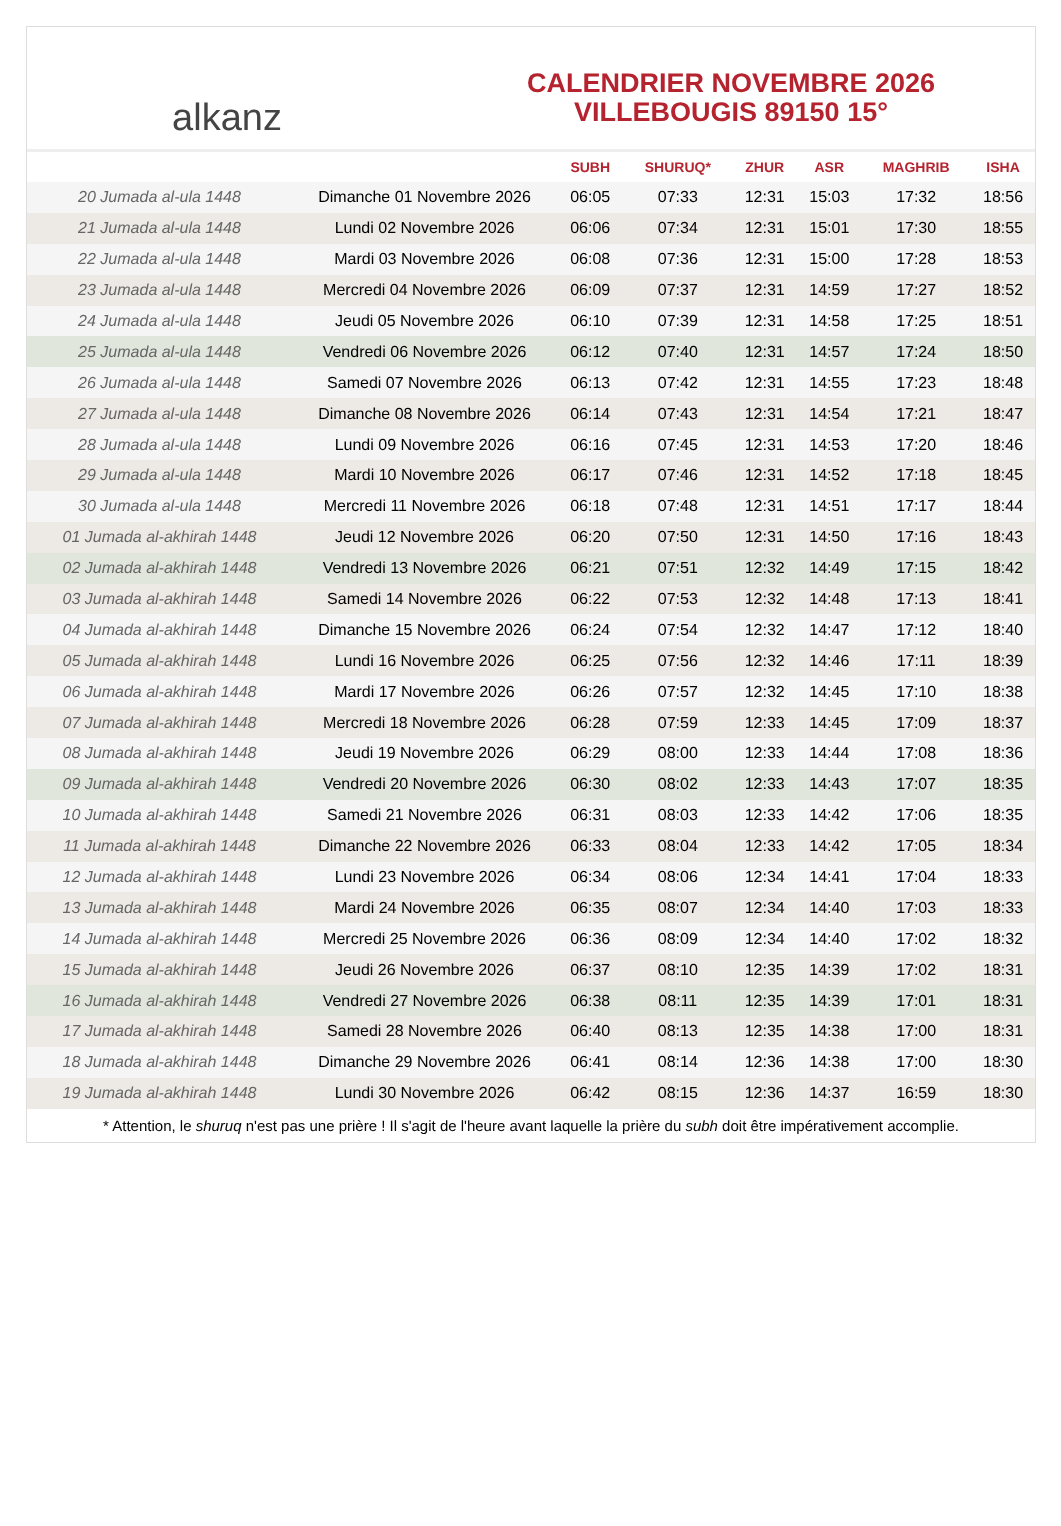alkanz
CALENDRIER NOVEMBRE 2026
VILLEBOUGIS 89150 15°
| | | SUBH | SHURUQ* | ZHUR | ASR | MAGHRIB | ISHA |
| --- | --- | --- | --- | --- | --- | --- | --- |
| 20 Jumada al-ula 1448 | Dimanche 01 Novembre 2026 | 06:05 | 07:33 | 12:31 | 15:03 | 17:32 | 18:56 |
| 21 Jumada al-ula 1448 | Lundi 02 Novembre 2026 | 06:06 | 07:34 | 12:31 | 15:01 | 17:30 | 18:55 |
| 22 Jumada al-ula 1448 | Mardi 03 Novembre 2026 | 06:08 | 07:36 | 12:31 | 15:00 | 17:28 | 18:53 |
| 23 Jumada al-ula 1448 | Mercredi 04 Novembre 2026 | 06:09 | 07:37 | 12:31 | 14:59 | 17:27 | 18:52 |
| 24 Jumada al-ula 1448 | Jeudi 05 Novembre 2026 | 06:10 | 07:39 | 12:31 | 14:58 | 17:25 | 18:51 |
| 25 Jumada al-ula 1448 | Vendredi 06 Novembre 2026 | 06:12 | 07:40 | 12:31 | 14:57 | 17:24 | 18:50 |
| 26 Jumada al-ula 1448 | Samedi 07 Novembre 2026 | 06:13 | 07:42 | 12:31 | 14:55 | 17:23 | 18:48 |
| 27 Jumada al-ula 1448 | Dimanche 08 Novembre 2026 | 06:14 | 07:43 | 12:31 | 14:54 | 17:21 | 18:47 |
| 28 Jumada al-ula 1448 | Lundi 09 Novembre 2026 | 06:16 | 07:45 | 12:31 | 14:53 | 17:20 | 18:46 |
| 29 Jumada al-ula 1448 | Mardi 10 Novembre 2026 | 06:17 | 07:46 | 12:31 | 14:52 | 17:18 | 18:45 |
| 30 Jumada al-ula 1448 | Mercredi 11 Novembre 2026 | 06:18 | 07:48 | 12:31 | 14:51 | 17:17 | 18:44 |
| 01 Jumada al-akhirah 1448 | Jeudi 12 Novembre 2026 | 06:20 | 07:50 | 12:31 | 14:50 | 17:16 | 18:43 |
| 02 Jumada al-akhirah 1448 | Vendredi 13 Novembre 2026 | 06:21 | 07:51 | 12:32 | 14:49 | 17:15 | 18:42 |
| 03 Jumada al-akhirah 1448 | Samedi 14 Novembre 2026 | 06:22 | 07:53 | 12:32 | 14:48 | 17:13 | 18:41 |
| 04 Jumada al-akhirah 1448 | Dimanche 15 Novembre 2026 | 06:24 | 07:54 | 12:32 | 14:47 | 17:12 | 18:40 |
| 05 Jumada al-akhirah 1448 | Lundi 16 Novembre 2026 | 06:25 | 07:56 | 12:32 | 14:46 | 17:11 | 18:39 |
| 06 Jumada al-akhirah 1448 | Mardi 17 Novembre 2026 | 06:26 | 07:57 | 12:32 | 14:45 | 17:10 | 18:38 |
| 07 Jumada al-akhirah 1448 | Mercredi 18 Novembre 2026 | 06:28 | 07:59 | 12:33 | 14:45 | 17:09 | 18:37 |
| 08 Jumada al-akhirah 1448 | Jeudi 19 Novembre 2026 | 06:29 | 08:00 | 12:33 | 14:44 | 17:08 | 18:36 |
| 09 Jumada al-akhirah 1448 | Vendredi 20 Novembre 2026 | 06:30 | 08:02 | 12:33 | 14:43 | 17:07 | 18:35 |
| 10 Jumada al-akhirah 1448 | Samedi 21 Novembre 2026 | 06:31 | 08:03 | 12:33 | 14:42 | 17:06 | 18:35 |
| 11 Jumada al-akhirah 1448 | Dimanche 22 Novembre 2026 | 06:33 | 08:04 | 12:33 | 14:42 | 17:05 | 18:34 |
| 12 Jumada al-akhirah 1448 | Lundi 23 Novembre 2026 | 06:34 | 08:06 | 12:34 | 14:41 | 17:04 | 18:33 |
| 13 Jumada al-akhirah 1448 | Mardi 24 Novembre 2026 | 06:35 | 08:07 | 12:34 | 14:40 | 17:03 | 18:33 |
| 14 Jumada al-akhirah 1448 | Mercredi 25 Novembre 2026 | 06:36 | 08:09 | 12:34 | 14:40 | 17:02 | 18:32 |
| 15 Jumada al-akhirah 1448 | Jeudi 26 Novembre 2026 | 06:37 | 08:10 | 12:35 | 14:39 | 17:02 | 18:31 |
| 16 Jumada al-akhirah 1448 | Vendredi 27 Novembre 2026 | 06:38 | 08:11 | 12:35 | 14:39 | 17:01 | 18:31 |
| 17 Jumada al-akhirah 1448 | Samedi 28 Novembre 2026 | 06:40 | 08:13 | 12:35 | 14:38 | 17:00 | 18:31 |
| 18 Jumada al-akhirah 1448 | Dimanche 29 Novembre 2026 | 06:41 | 08:14 | 12:36 | 14:38 | 17:00 | 18:30 |
| 19 Jumada al-akhirah 1448 | Lundi 30 Novembre 2026 | 06:42 | 08:15 | 12:36 | 14:37 | 16:59 | 18:30 |
* Attention, le shuruq n'est pas une prière ! Il s'agit de l'heure avant laquelle la prière du subh doit être impérativement accomplie.